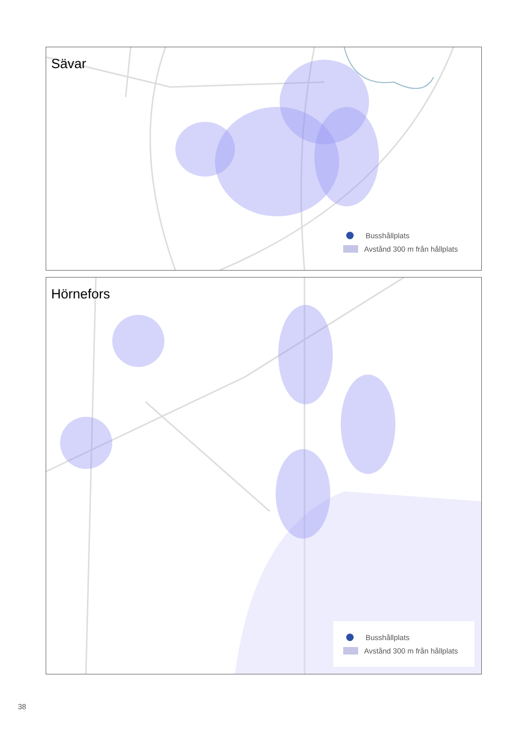Sävar
Busshållplats
Avstånd 300 m från hållplats
Hörnefors
Busshållplats
Avstånd 300 m från hållplats
38